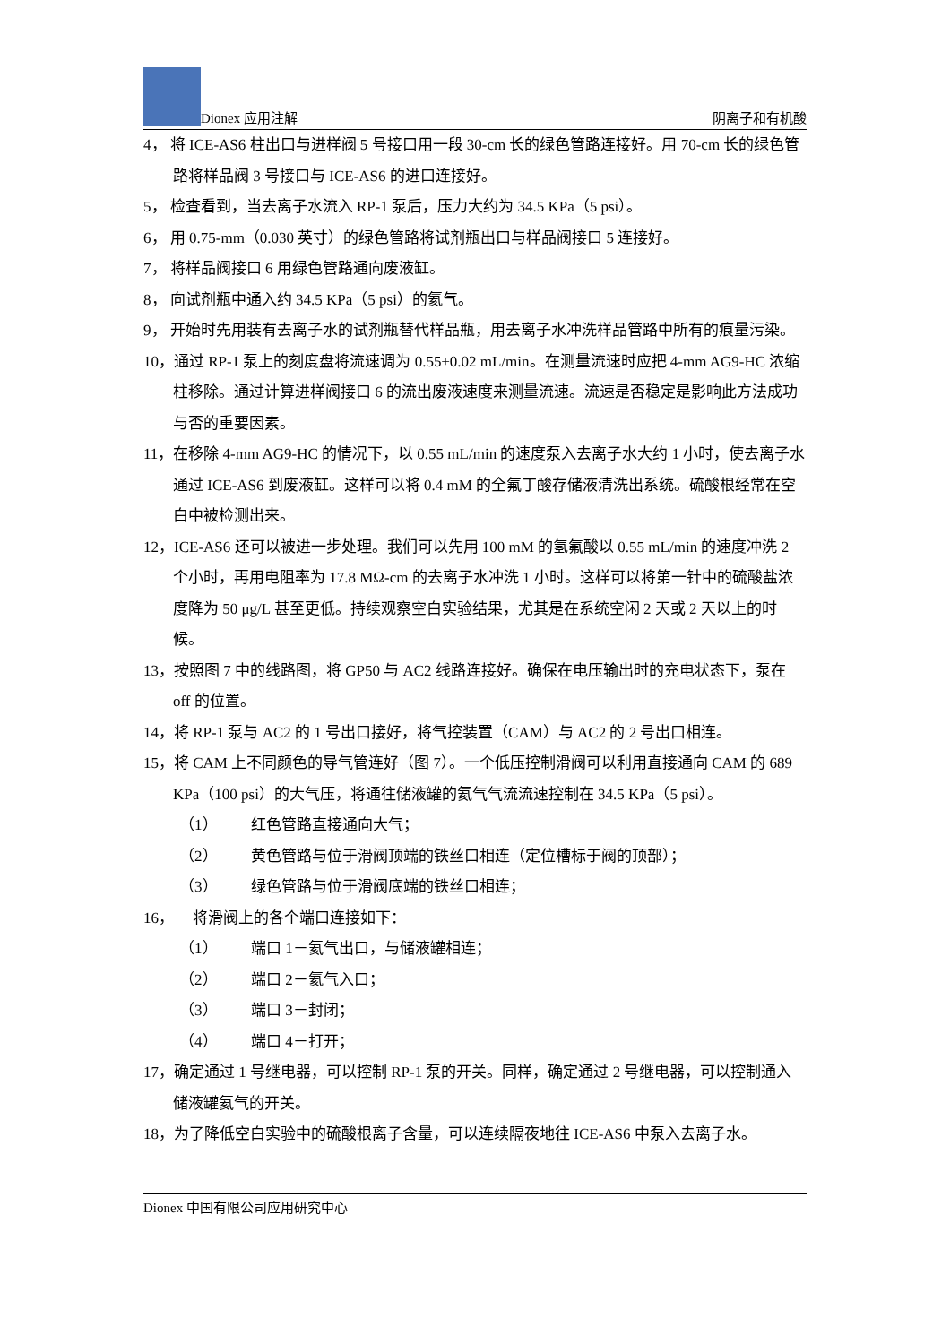Dionex 应用注解
阴离子和有机酸
4， 将 ICE-AS6 柱出口与进样阀 5 号接口用一段 30-cm 长的绿色管路连接好。用 70-cm 长的绿色管路将样品阀 3 号接口与 ICE-AS6 的进口连接好。
5， 检查看到，当去离子水流入 RP-1 泵后，压力大约为 34.5 KPa（5 psi）。
6， 用 0.75-mm（0.030 英寸）的绿色管路将试剂瓶出口与样品阀接口 5 连接好。
7， 将样品阀接口 6 用绿色管路通向废液缸。
8， 向试剂瓶中通入约 34.5 KPa（5 psi）的氦气。
9， 开始时先用装有去离子水的试剂瓶替代样品瓶，用去离子水冲洗样品管路中所有的痕量污染。
10，通过 RP-1 泵上的刻度盘将流速调为 0.55±0.02 mL/min。在测量流速时应把 4-mm AG9-HC 浓缩柱移除。通过计算进样阀接口 6 的流出废液速度来测量流速。流速是否稳定是影响此方法成功与否的重要因素。
11，在移除 4-mm AG9-HC 的情况下，以 0.55 mL/min 的速度泵入去离子水大约 1 小时，使去离子水通过 ICE-AS6 到废液缸。这样可以将 0.4 mM 的全氟丁酸存储液清洗出系统。硫酸根经常在空白中被检测出来。
12，ICE-AS6 还可以被进一步处理。我们可以先用 100 mM 的氢氟酸以 0.55 mL/min 的速度冲洗 2 个小时，再用电阻率为 17.8 MΩ-cm 的去离子水冲洗 1 小时。这样可以将第一针中的硫酸盐浓度降为 50 μg/L 甚至更低。持续观察空白实验结果，尤其是在系统空闲 2 天或 2 天以上的时候。
13，按照图 7 中的线路图，将 GP50 与 AC2 线路连接好。确保在电压输出时的充电状态下，泵在 off 的位置。
14，将 RP-1 泵与 AC2 的 1 号出口接好，将气控装置（CAM）与 AC2 的 2 号出口相连。
15，将 CAM 上不同颜色的导气管连好（图 7）。一个低压控制滑阀可以利用直接通向 CAM 的 689 KPa（100 psi）的大气压，将通往储液罐的氦气气流流速控制在 34.5 KPa（5 psi）。
（1） 红色管路直接通向大气；
（2） 黄色管路与位于滑阀顶端的铁丝口相连（定位槽标于阀的顶部）；
（3） 绿色管路与位于滑阀底端的铁丝口相连；
16， 将滑阀上的各个端口连接如下：
（1） 端口 1－氦气出口，与储液罐相连；
（2） 端口 2－氦气入口；
（3） 端口 3－封闭；
（4） 端口 4－打开；
17，确定通过 1 号继电器，可以控制 RP-1 泵的开关。同样，确定通过 2 号继电器，可以控制通入储液罐氦气的开关。
18，为了降低空白实验中的硫酸根离子含量，可以连续隔夜地往 ICE-AS6 中泵入去离子水。
Dionex 中国有限公司应用研究中心